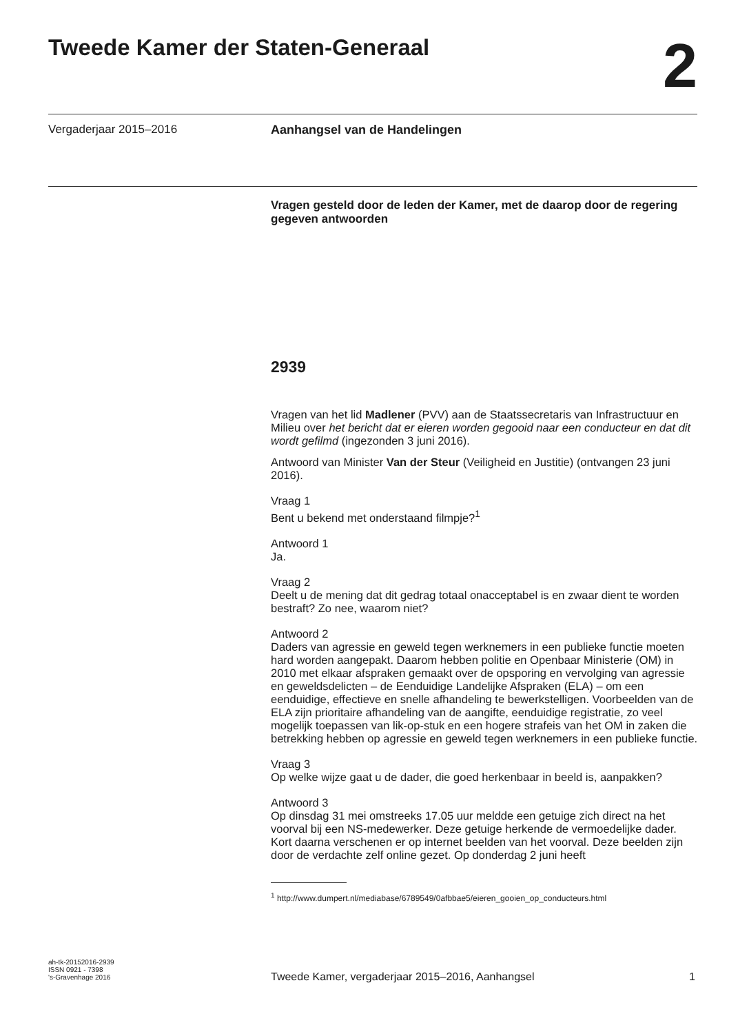Tweede Kamer der Staten-Generaal
2
Vergaderjaar 2015–2016 Aanhangsel van de Handelingen
Vragen gesteld door de leden der Kamer, met de daarop door de regering gegeven antwoorden
2939
Vragen van het lid Madlener (PVV) aan de Staatssecretaris van Infrastructuur en Milieu over het bericht dat er eieren worden gegooid naar een conducteur en dat dit wordt gefilmd (ingezonden 3 juni 2016).
Antwoord van Minister Van der Steur (Veiligheid en Justitie) (ontvangen 23 juni 2016).
Vraag 1
Bent u bekend met onderstaand filmpje?<sup>1</sup>
Antwoord 1
Ja.
Vraag 2
Deelt u de mening dat dit gedrag totaal onacceptabel is en zwaar dient te worden bestraft? Zo nee, waarom niet?
Antwoord 2
Daders van agressie en geweld tegen werknemers in een publieke functie moeten hard worden aangepakt. Daarom hebben politie en Openbaar Ministerie (OM) in 2010 met elkaar afspraken gemaakt over de opsporing en vervolging van agressie en geweldsdelicten – de Eenduidige Landelijke Afspraken (ELA) – om een eenduidige, effectieve en snelle afhandeling te bewerkstelligen. Voorbeelden van de ELA zijn prioritaire afhandeling van de aangifte, eenduidige registratie, zo veel mogelijk toepassen van lik-op-stuk en een hogere strafeis van het OM in zaken die betrekking hebben op agressie en geweld tegen werknemers in een publieke functie.
Vraag 3
Op welke wijze gaat u de dader, die goed herkenbaar in beeld is, aanpakken?
Antwoord 3
Op dinsdag 31 mei omstreeks 17.05 uur meldde een getuige zich direct na het voorval bij een NS-medewerker. Deze getuige herkende de vermoedelijke dader. Kort daarna verschenen er op internet beelden van het voorval. Deze beelden zijn door de verdachte zelf online gezet. Op donderdag 2 juni heeft
<sup>1</sup> http://www.dumpert.nl/mediabase/6789549/0afbbae5/eieren_gooien_op_conducteurs.html
ah-tk-20152016-2939
ISSN 0921 - 7398
's-Gravenhage 2016
Tweede Kamer, vergaderjaar 2015–2016, Aanhangsel
1